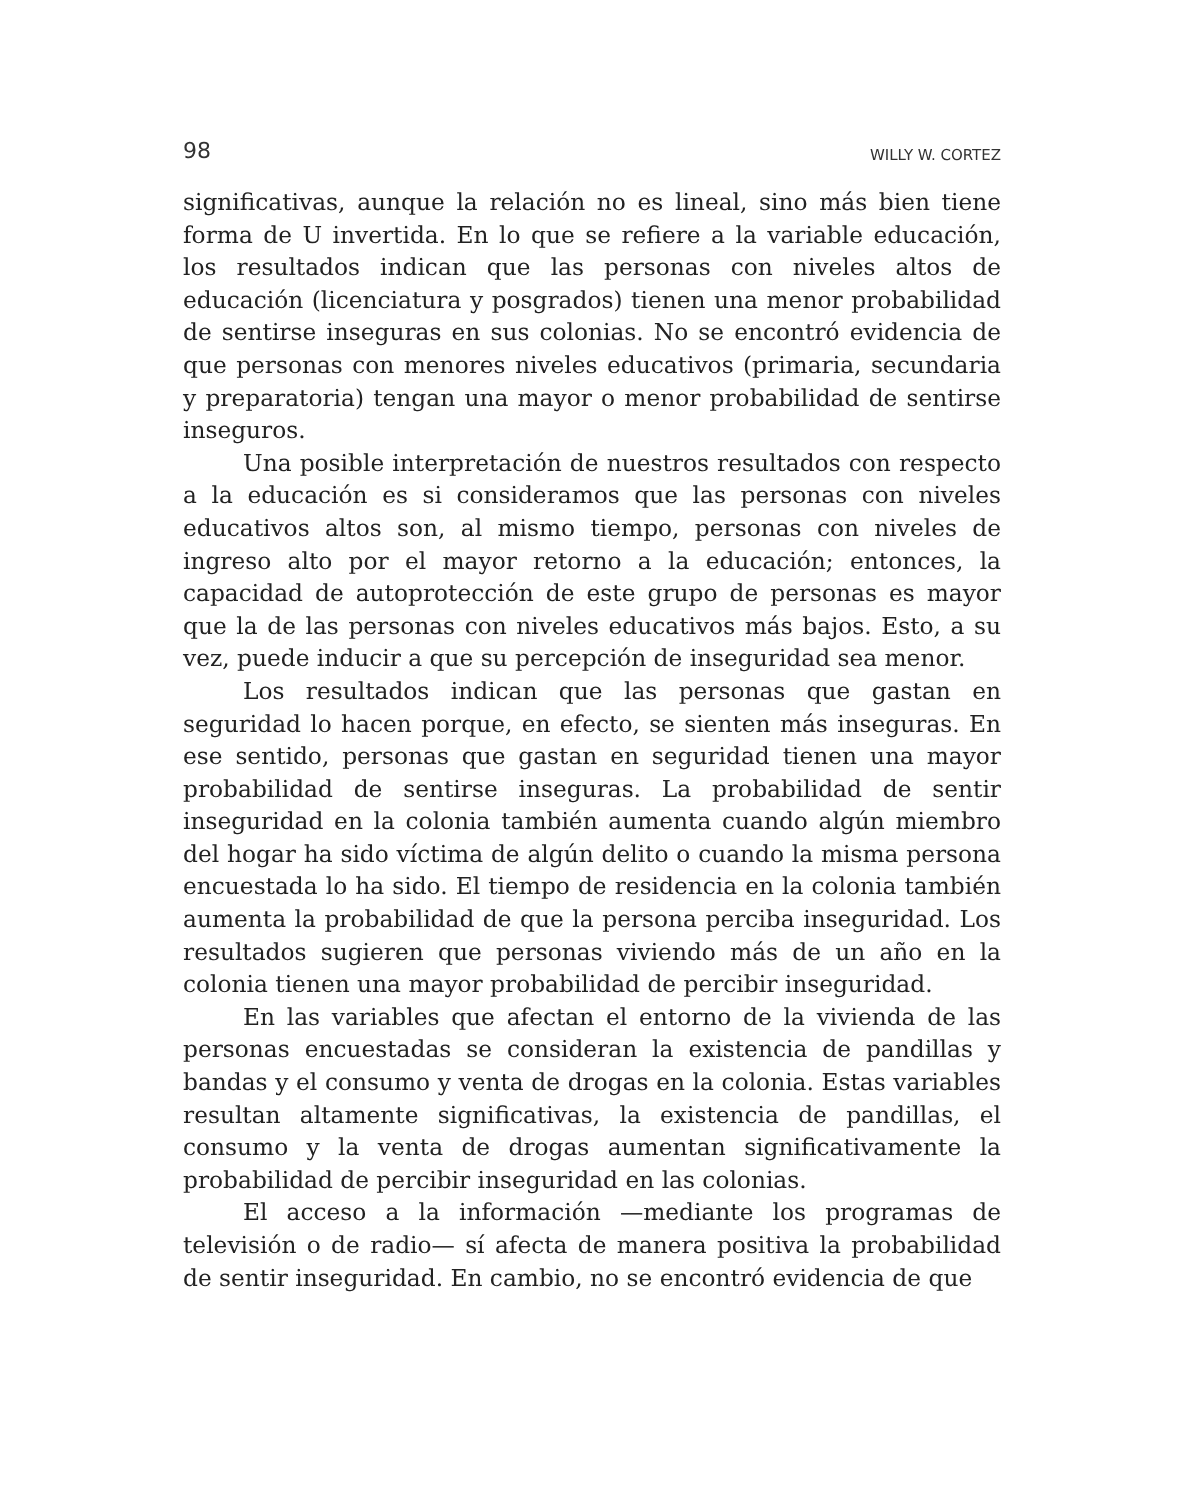98 WILLY W. CORTEZ
significativas, aunque la relación no es lineal, sino más bien tiene forma de U invertida. En lo que se refiere a la variable educación, los resultados indican que las personas con niveles altos de educación (licenciatura y posgrados) tienen una menor probabilidad de sentirse inseguras en sus colonias. No se encontró evidencia de que personas con menores niveles educativos (primaria, secundaria y preparatoria) tengan una mayor o menor probabilidad de sentirse inseguros.
Una posible interpretación de nuestros resultados con respecto a la educación es si consideramos que las personas con niveles educativos altos son, al mismo tiempo, personas con niveles de ingreso alto por el mayor retorno a la educación; entonces, la capacidad de autoprotección de este grupo de personas es mayor que la de las personas con niveles educativos más bajos. Esto, a su vez, puede inducir a que su percepción de inseguridad sea menor.
Los resultados indican que las personas que gastan en seguridad lo hacen porque, en efecto, se sienten más inseguras. En ese sentido, personas que gastan en seguridad tienen una mayor probabilidad de sentirse inseguras. La probabilidad de sentir inseguridad en la colonia también aumenta cuando algún miembro del hogar ha sido víctima de algún delito o cuando la misma persona encuestada lo ha sido. El tiempo de residencia en la colonia también aumenta la probabilidad de que la persona perciba inseguridad. Los resultados sugieren que personas viviendo más de un año en la colonia tienen una mayor probabilidad de percibir inseguridad.
En las variables que afectan el entorno de la vivienda de las personas encuestadas se consideran la existencia de pandillas y bandas y el consumo y venta de drogas en la colonia. Estas variables resultan altamente significativas, la existencia de pandillas, el consumo y la venta de drogas aumentan significativamente la probabilidad de percibir inseguridad en las colonias.
El acceso a la información —mediante los programas de televisión o de radio— sí afecta de manera positiva la probabilidad de sentir inseguridad. En cambio, no se encontró evidencia de que